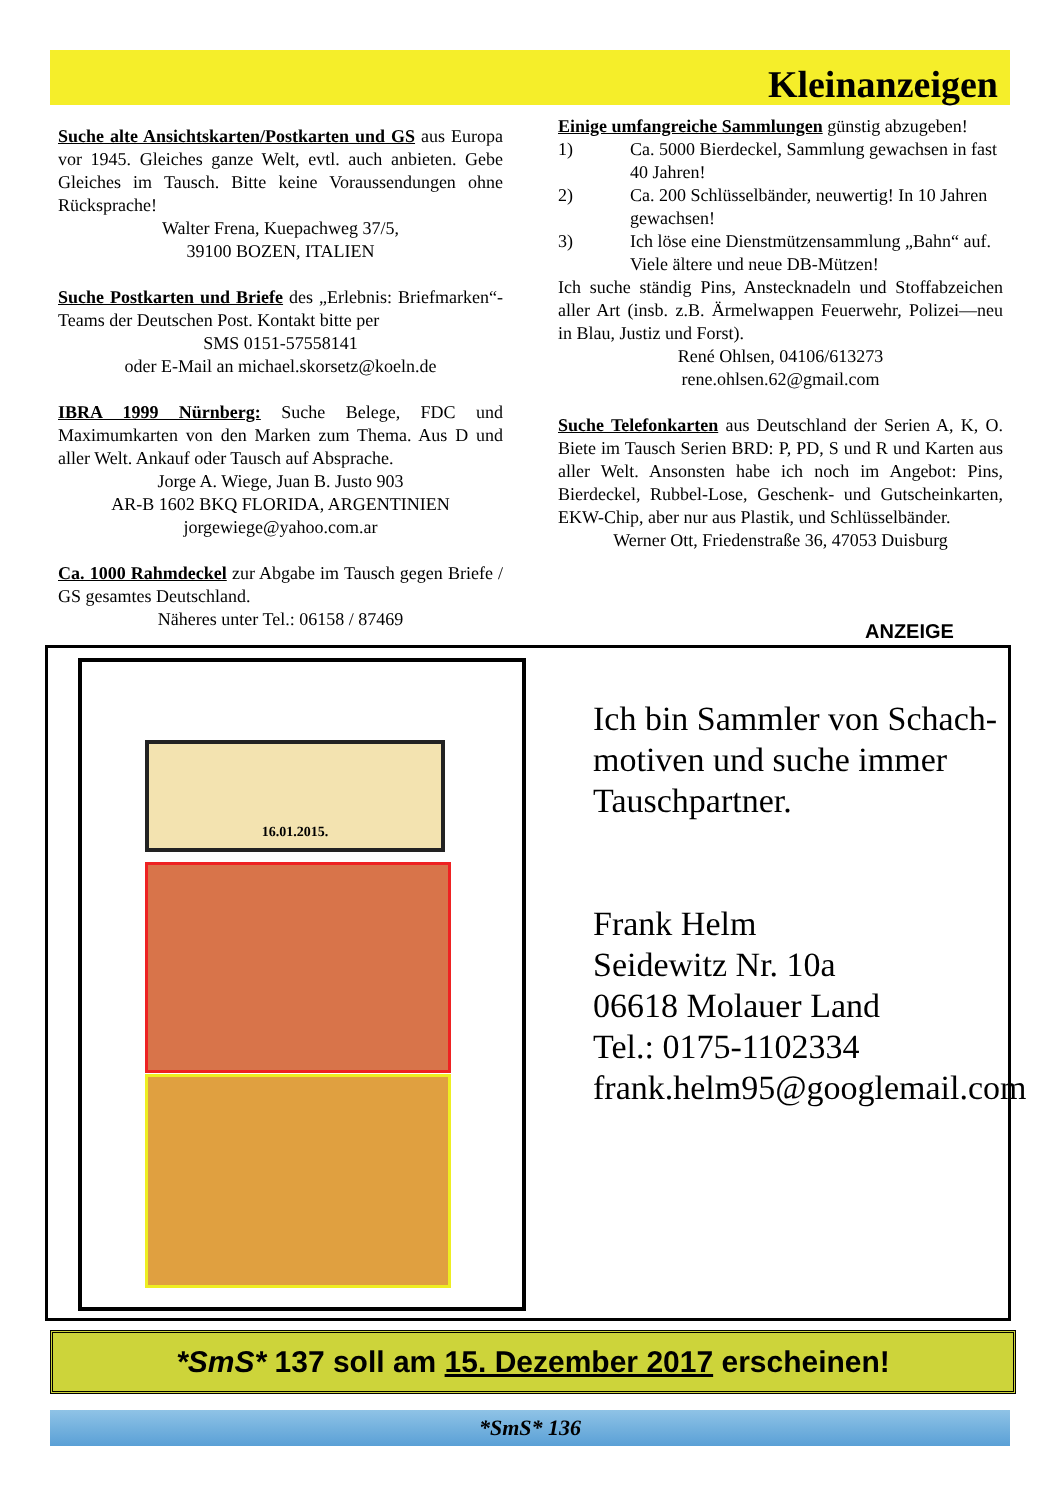Kleinanzeigen
Suche alte Ansichtskarten/Postkarten und GS aus Europa vor 1945. Gleiches ganze Welt, evtl. auch anbieten. Gebe Gleiches im Tausch. Bitte keine Voraussendungen ohne Rücksprache!
Walter Frena, Kuepachweg 37/5,
39100 BOZEN, ITALIEN
Suche Postkarten und Briefe des „Erlebnis: Briefmarken“-Teams der Deutschen Post. Kontakt bitte per
SMS 0151-57558141
oder E-Mail an michael.skorsetz@koeln.de
IBRA 1999 Nürnberg: Suche Belege, FDC und Maximumkarten von den Marken zum Thema. Aus D und aller Welt. Ankauf oder Tausch auf Absprache.
Jorge A. Wiege, Juan B. Justo 903
AR-B 1602 BKQ FLORIDA, ARGENTINIEN
jorgewiege@yahoo.com.ar
Ca. 1000 Rahmdeckel zur Abgabe im Tausch gegen Briefe / GS gesamtes Deutschland.
Näheres unter Tel.: 06158 / 87469
Einige umfangreiche Sammlungen günstig abzugeben!
1) Ca. 5000 Bierdeckel, Sammlung gewachsen in fast 40 Jahren!
2) Ca. 200 Schlüsselbänder, neuwertig! In 10 Jahren gewachsen!
3) Ich löse eine Dienstmützensammlung „Bahn“ auf. Viele ältere und neue DB-Mützen!
Ich suche ständig Pins, Anstecknadeln und Stoffabzeichen aller Art (insb. z.B. Ärmelwappen Feuerwehr, Polizei—neu in Blau, Justiz und Forst).
René Ohlsen, 04106/613273
rene.ohlsen.62@gmail.com
Suche Telefonkarten aus Deutschland der Serien A, K, O. Biete im Tausch Serien BRD: P, PD, S und R und Karten aus aller Welt. Ansonsten habe ich noch im Angebot: Pins, Bierdeckel, Rubbel-Lose, Geschenk- und Gutscheinkarten, EKW-Chip, aber nur aus Plastik, und Schlüsselbänder.
Werner Ott, Friedenstraße 36, 47053 Duisburg
ANZEIGE
16.01.2015.
Ich bin Sammler von Schach-
motiven und suche immer
Tauschpartner.
Frank Helm
Seidewitz Nr. 10a
06618 Molauer Land
Tel.: 0175-1102334
frank.helm95@googlemail.com
*SmS* 137 soll am 15. Dezember 2017 erscheinen!
*SmS* 136